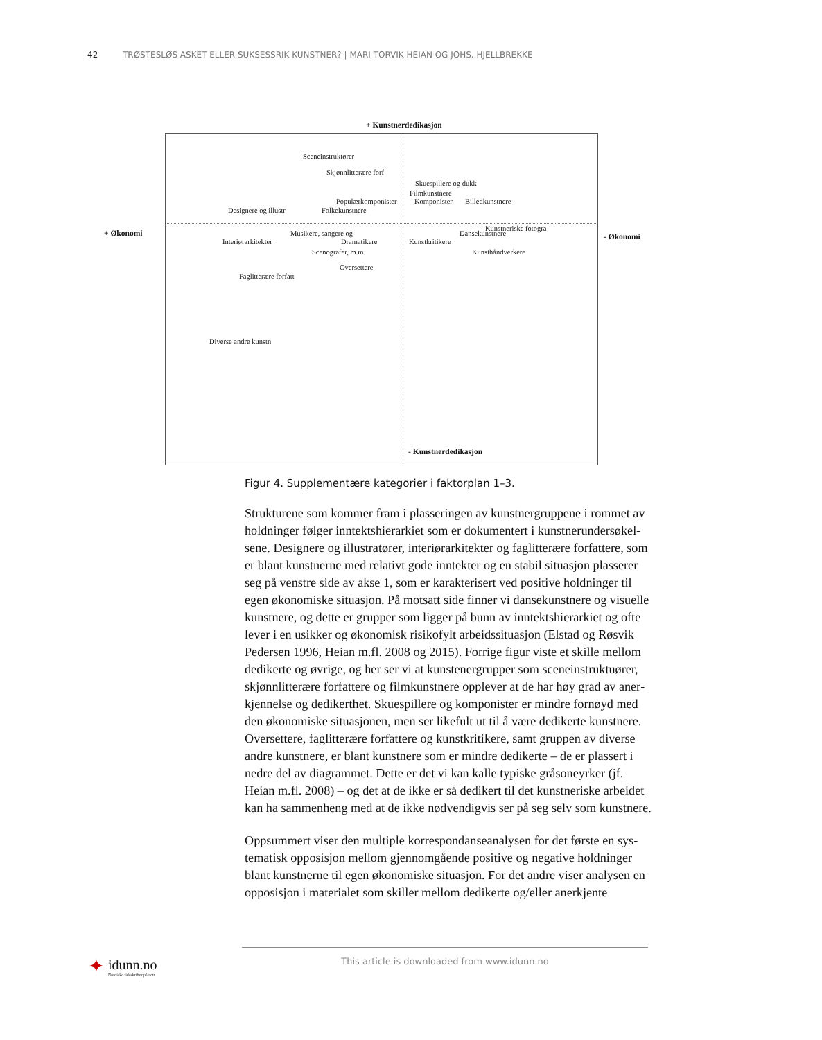42 TRØSTESLØS ASKET ELLER SUKSESSRIK KUNSTNER? | MARI TORVIK HEIAN OG JOHS. HJELLBREKKE
+ Kunstnerdedikasjon
+ Økonomi
Sceneinstruktører
Skjønnlitterære forf
Skuespillere og dukk
Filmkunstnere
Populærkomponister Komponister Billedkunstnere
Designere og illustr Folkekunstnere
Kunstneriske fotogra
Musikere, sangere og Dansekunstnere
Interiørarkitekter Dramatikere Kunstkritikere
Scenografer, m.m. Kunsthåndverkere
Oversettere
Faglitterære forfatt
Diverse andre kunstn
- Kunstnerdedikasjon
- Økonomi
Figur 4. Supplementære kategorier i faktorplan 1–3.
Strukturene som kommer fram i plasseringen av kunstnergruppene i rommet av holdninger følger inntektshierarkiet som er dokumentert i kunstnerundersøkel­sene. Designere og illustratører, interiørarkitekter og faglitterære forfattere, som er blant kunstnerne med relativt gode inntekter og en stabil situasjon plasserer seg på venstre side av akse 1, som er karakterisert ved positive holdninger til egen økonomiske situasjon. På motsatt side finner vi dansekunstnere og visuelle kunstnere, og dette er grupper som ligger på bunn av inntektshierarkiet og ofte lever i en usikker og økonomisk risikofylt arbeidssituasjon (Elstad og Røsvik Pedersen 1996, Heian m.fl. 2008 og 2015). Forrige figur viste et skille mellom dedikerte og øvrige, og her ser vi at kunstenergrupper som sceneinstruktuører, skjønnlitterære forfattere og filmkunstnere opplever at de har høy grad av aner­kjennelse og dedikerthet. Skuespillere og komponister er mindre fornøyd med den økonomiske situasjonen, men ser likefult ut til å være dedikerte kunstnere. Oversettere, faglitterære forfattere og kunstkritikere, samt gruppen av diverse andre kunstnere, er blant kunstnere som er mindre dedikerte – de er plassert i nedre del av diagrammet. Dette er det vi kan kalle typiske gråsoneyrker (jf. Heian m.fl. 2008) – og det at de ikke er så dedikert til det kunstneriske arbeidet kan ha sammenheng med at de ikke nødvendigvis ser på seg selv som kunstnere.
Oppsummert viser den multiple korrespondanseanalysen for det første en sys­tematisk opposisjon mellom gjennomgående positive og negative holdninger blant kunstnerne til egen økonomiske situasjon. For det andre viser analysen en opposisjon i materialet som skiller mellom dedikerte og/eller anerkjente
✦
idunn.no
Nordiske tidsskrifter på nett
This article is downloaded from www.idunn.no